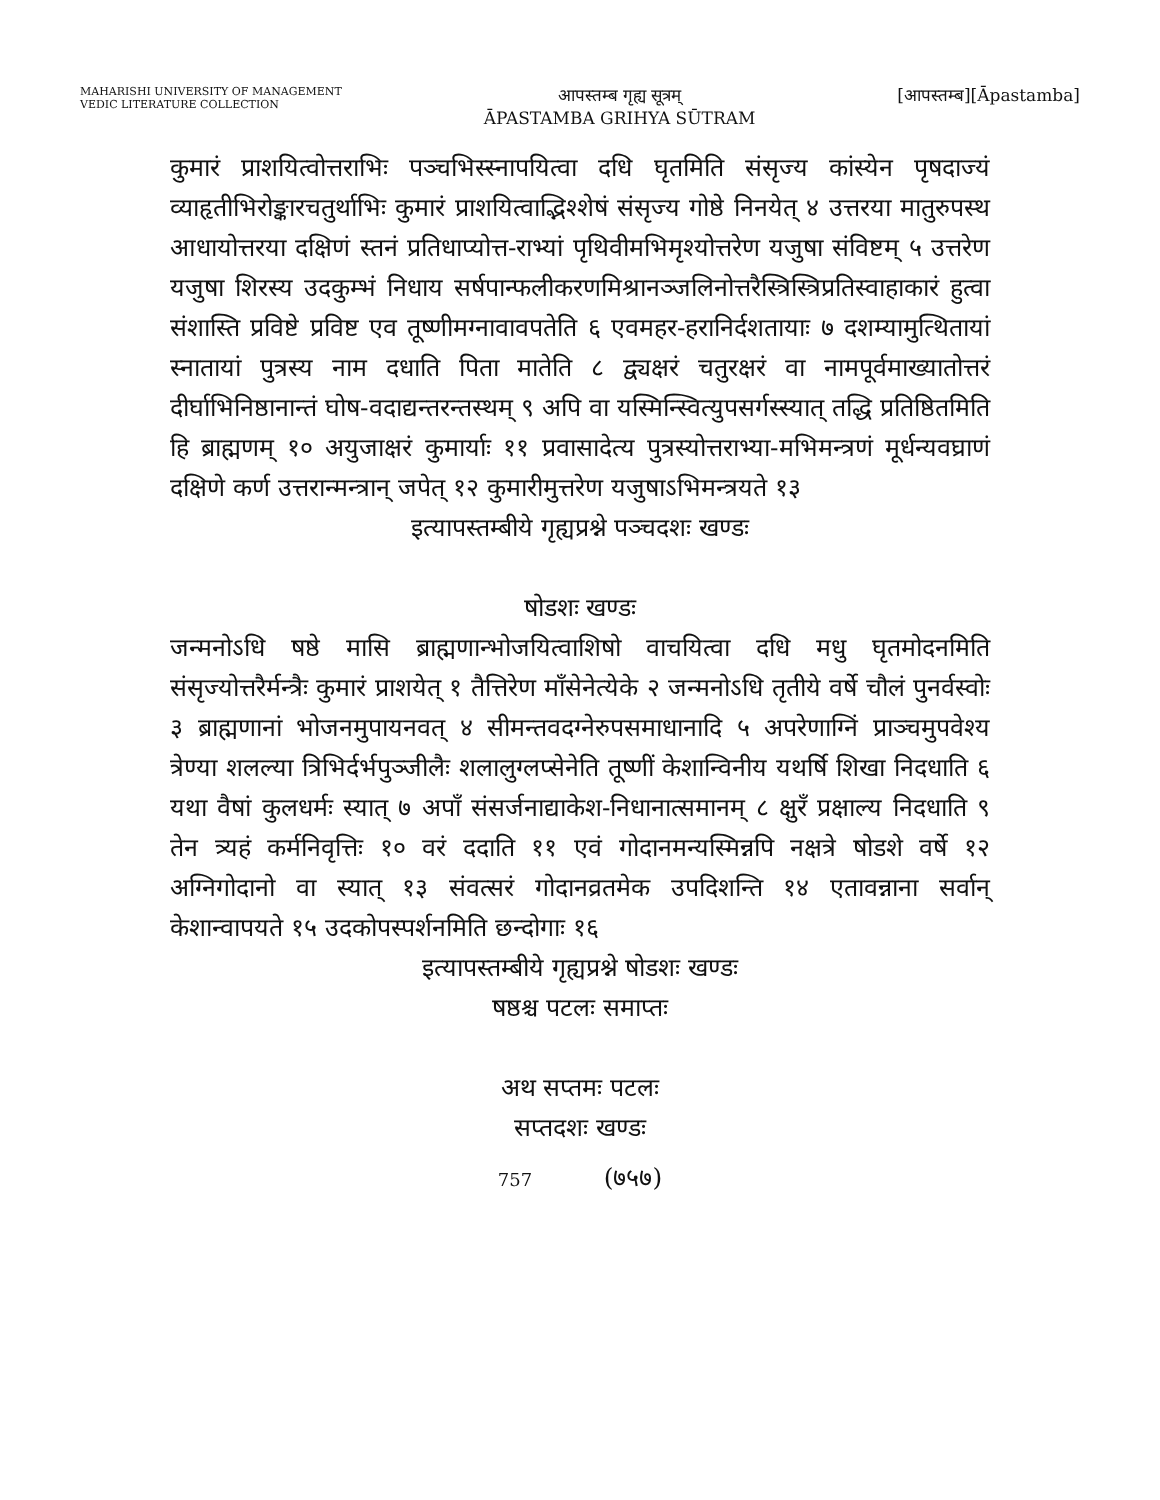MAHARISHI UNIVERSITY OF MANAGEMENT
VEDIC LITERATURE COLLECTION
आपस्तम्ब गृह्य सूत्रम्
ĀPASTAMBA GRIHYA SŪTRAM
[आपस्तम्ब][Āpastamba]
कुमारं प्राशयित्वोत्तराभिः पञ्चभिस्स्नापयित्वा दधि घृतमिति संसृज्य कांस्येन पृषदाज्यं व्याहृतीभिरोङ्कारचतुर्थाभिः कुमारं प्राशयित्वाद्भिश्शेषं संसृज्य गोष्ठे निनयेत् ४ उत्तरया मातुरुपस्थ आधायोत्तरया दक्षिणं स्तनं प्रतिधाप्योत्त-राभ्यां पृथिवीमभिमृश्योत्तरेण यजुषा संविष्टम् ५ उत्तरेण यजुषा शिरस्य उदकुम्भं निधाय सर्षपान्फलीकरणमिश्रानञ्जलिनोत्तरैस्त्रिस्त्रिप्रतिस्वाहाकारं हुत्वा संशास्ति प्रविष्टे प्रविष्ट एव तूष्णीमग्नावावपतेति ६ एवमहर-हरानिर्दशतायाः ७ दशम्यामुत्थितायां स्नातायां पुत्रस्य नाम दधाति पिता मातेति ८ द्व्यक्षरं चतुरक्षरं वा नामपूर्वमाख्यातोत्तरं दीर्घाभिनिष्ठानान्तं घोष-वदाद्यन्तरन्तस्थम् ९ अपि वा यस्मिन्स्वित्युपसर्गस्स्यात् तद्धि प्रतिष्ठितमिति हि ब्राह्मणम् १० अयुजाक्षरं कुमार्याः ११ प्रवासादेत्य पुत्रस्योत्तराभ्या-मभिमन्त्रणं मूर्धन्यवघ्राणं दक्षिणे कर्ण उत्तरान्मन्त्रान् जपेत् १२ कुमारीमुत्तरेण यजुषाऽभिमन्त्रयते १३
इत्यापस्तम्बीये गृह्यप्रश्ने पञ्चदशः खण्डः
षोडशः खण्डः
जन्मनोऽधि षष्ठे मासि ब्राह्मणान्भोजयित्वाशिषो वाचयित्वा दधि मधु घृतमोदनमिति संसृज्योत्तरैर्मन्त्रैः कुमारं प्राशयेत् १ तैत्तिरेण माँसेनेत्येके २ जन्मनोऽधि तृतीये वर्षे चौलं पुनर्वस्वोः ३ ब्राह्मणानां भोजनमुपायनवत् ४ सीमन्तवदग्नेरुपसमाधानादि ५ अपरेणाग्निं प्राञ्चमुपवेश्य त्रेण्या शलल्या त्रिभिर्दर्भपुञ्जीलैः शलालुग्लप्सेनेति तूष्णीं केशान्विनीय यथर्षि शिखा निदधाति ६ यथा वैषां कुलधर्मः स्यात् ७ अपाँ संसर्जनाद्याकेश-निधानात्समानम् ८ क्षुरँ प्रक्षाल्य निदधाति ९ तेन त्र्यहं कर्मनिवृत्तिः १० वरं ददाति ११ एवं गोदानमन्यस्मिन्नपि नक्षत्रे षोडशे वर्षे १२ अग्निगोदानो वा स्यात् १३ संवत्सरं गोदानव्रतमेक उपदिशन्ति १४ एतावन्नाना सर्वान् केशान्वापयते १५ उदकोपस्पर्शनमिति छन्दोगाः १६
इत्यापस्तम्बीये गृह्यप्रश्ने षोडशः खण्डः
षष्ठश्च पटलः समाप्तः
अथ सप्तमः पटलः
सप्तदशः खण्डः
757 (७५७)